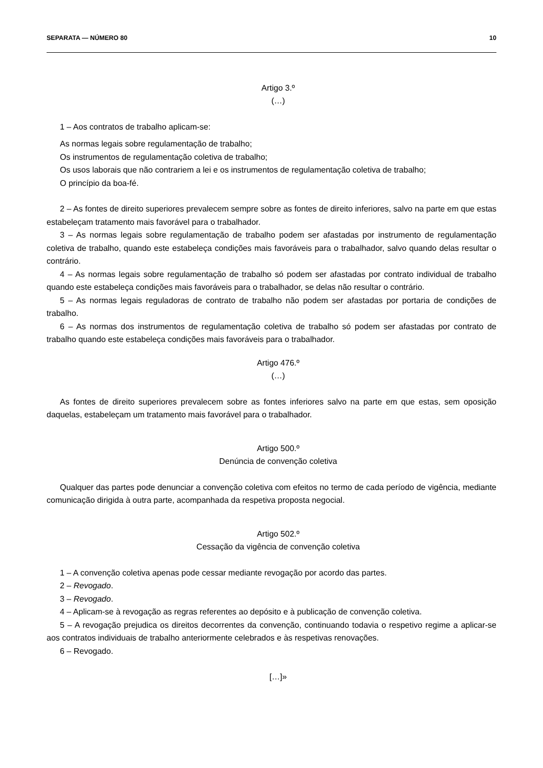SEPARATA — NÚMERO 80 10
Artigo 3.º
(…)
1 – Aos contratos de trabalho aplicam-se:
As normas legais sobre regulamentação de trabalho;
Os instrumentos de regulamentação coletiva de trabalho;
Os usos laborais que não contrariem a lei e os instrumentos de regulamentação coletiva de trabalho;
O princípio da boa-fé.
2 – As fontes de direito superiores prevalecem sempre sobre as fontes de direito inferiores, salvo na parte em que estas estabeleçam tratamento mais favorável para o trabalhador.
3 – As normas legais sobre regulamentação de trabalho podem ser afastadas por instrumento de regulamentação coletiva de trabalho, quando este estabeleça condições mais favoráveis para o trabalhador, salvo quando delas resultar o contrário.
4 – As normas legais sobre regulamentação de trabalho só podem ser afastadas por contrato individual de trabalho quando este estabeleça condições mais favoráveis para o trabalhador, se delas não resultar o contrário.
5 – As normas legais reguladoras de contrato de trabalho não podem ser afastadas por portaria de condições de trabalho.
6 – As normas dos instrumentos de regulamentação coletiva de trabalho só podem ser afastadas por contrato de trabalho quando este estabeleça condições mais favoráveis para o trabalhador.
Artigo 476.º
(…)
As fontes de direito superiores prevalecem sobre as fontes inferiores salvo na parte em que estas, sem oposição daquelas, estabeleçam um tratamento mais favorável para o trabalhador.
Artigo 500.º
Denúncia de convenção coletiva
Qualquer das partes pode denunciar a convenção coletiva com efeitos no termo de cada período de vigência, mediante comunicação dirigida à outra parte, acompanhada da respetiva proposta negocial.
Artigo 502.º
Cessação da vigência de convenção coletiva
1 – A convenção coletiva apenas pode cessar mediante revogação por acordo das partes.
2 – Revogado.
3 – Revogado.
4 – Aplicam-se à revogação as regras referentes ao depósito e à publicação de convenção coletiva.
5 – A revogação prejudica os direitos decorrentes da convenção, continuando todavia o respetivo regime a aplicar-se aos contratos individuais de trabalho anteriormente celebrados e às respetivas renovações.
6 – Revogado.
[…]»